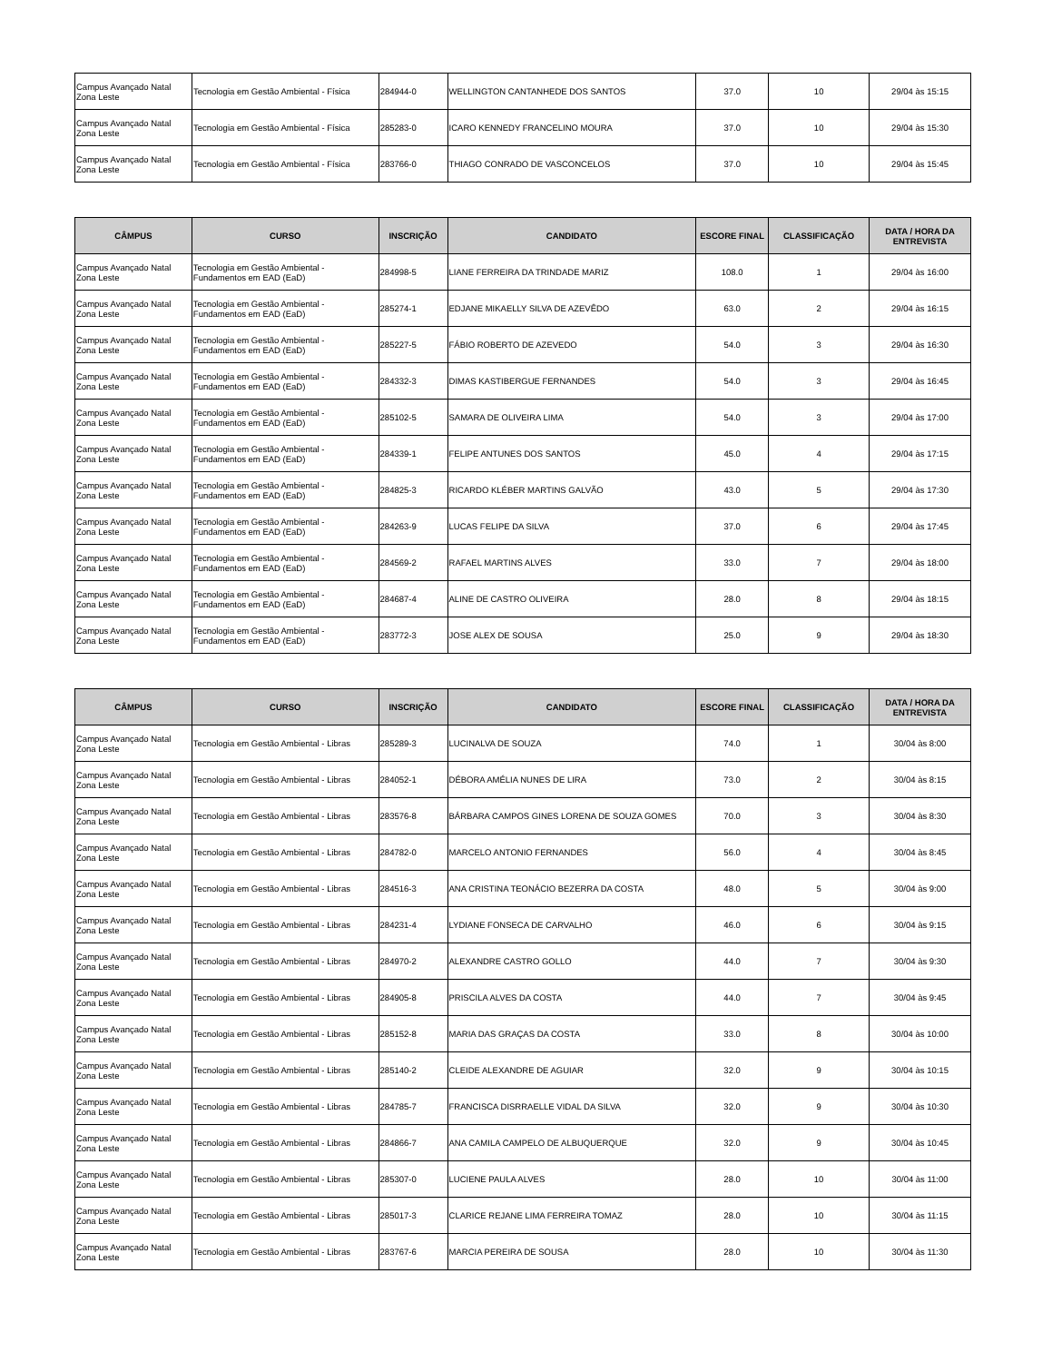| Campus Avançado Natal Zona Leste | Tecnologia em Gestão Ambiental - Física | 284944-0 | WELLINGTON CANTANHEDE DOS SANTOS | 37.0 | 10 | 29/04 às 15:15 |
| Campus Avançado Natal Zona Leste | Tecnologia em Gestão Ambiental - Física | 285283-0 | ICARO KENNEDY FRANCELINO MOURA | 37.0 | 10 | 29/04 às 15:30 |
| Campus Avançado Natal Zona Leste | Tecnologia em Gestão Ambiental - Física | 283766-0 | THIAGO CONRADO DE VASCONCELOS | 37.0 | 10 | 29/04 às 15:45 |
| CÂMPUS | CURSO | INSCRIÇÃO | CANDIDATO | ESCORE FINAL | CLASSIFICAÇÃO | DATA / HORA DA ENTREVISTA |
| --- | --- | --- | --- | --- | --- | --- |
| Campus Avançado Natal Zona Leste | Tecnologia em Gestão Ambiental - Fundamentos em EAD (EaD) | 284998-5 | LIANE FERREIRA DA TRINDADE MARIZ | 108.0 | 1 | 29/04 às 16:00 |
| Campus Avançado Natal Zona Leste | Tecnologia em Gestão Ambiental - Fundamentos em EAD (EaD) | 285274-1 | EDJANE MIKAELLY SILVA DE AZEVÊDO | 63.0 | 2 | 29/04 às 16:15 |
| Campus Avançado Natal Zona Leste | Tecnologia em Gestão Ambiental - Fundamentos em EAD (EaD) | 285227-5 | FÁBIO ROBERTO DE AZEVEDO | 54.0 | 3 | 29/04 às 16:30 |
| Campus Avançado Natal Zona Leste | Tecnologia em Gestão Ambiental - Fundamentos em EAD (EaD) | 284332-3 | DIMAS KASTIBERGUE FERNANDES | 54.0 | 3 | 29/04 às 16:45 |
| Campus Avançado Natal Zona Leste | Tecnologia em Gestão Ambiental - Fundamentos em EAD (EaD) | 285102-5 | SAMARA DE OLIVEIRA LIMA | 54.0 | 3 | 29/04 às 17:00 |
| Campus Avançado Natal Zona Leste | Tecnologia em Gestão Ambiental - Fundamentos em EAD (EaD) | 284339-1 | FELIPE ANTUNES DOS SANTOS | 45.0 | 4 | 29/04 às 17:15 |
| Campus Avançado Natal Zona Leste | Tecnologia em Gestão Ambiental - Fundamentos em EAD (EaD) | 284825-3 | RICARDO KLÉBER MARTINS GALVÃO | 43.0 | 5 | 29/04 às 17:30 |
| Campus Avançado Natal Zona Leste | Tecnologia em Gestão Ambiental - Fundamentos em EAD (EaD) | 284263-9 | LUCAS FELIPE DA SILVA | 37.0 | 6 | 29/04 às 17:45 |
| Campus Avançado Natal Zona Leste | Tecnologia em Gestão Ambiental - Fundamentos em EAD (EaD) | 284569-2 | RAFAEL MARTINS ALVES | 33.0 | 7 | 29/04 às 18:00 |
| Campus Avançado Natal Zona Leste | Tecnologia em Gestão Ambiental - Fundamentos em EAD (EaD) | 284687-4 | ALINE DE CASTRO OLIVEIRA | 28.0 | 8 | 29/04 às 18:15 |
| Campus Avançado Natal Zona Leste | Tecnologia em Gestão Ambiental - Fundamentos em EAD (EaD) | 283772-3 | JOSE ALEX DE SOUSA | 25.0 | 9 | 29/04 às 18:30 |
| CÂMPUS | CURSO | INSCRIÇÃO | CANDIDATO | ESCORE FINAL | CLASSIFICAÇÃO | DATA / HORA DA ENTREVISTA |
| --- | --- | --- | --- | --- | --- | --- |
| Campus Avançado Natal Zona Leste | Tecnologia em Gestão Ambiental - Libras | 285289-3 | LUCINALVA DE SOUZA | 74.0 | 1 | 30/04 às 8:00 |
| Campus Avançado Natal Zona Leste | Tecnologia em Gestão Ambiental - Libras | 284052-1 | DÉBORA AMÉLIA NUNES DE LIRA | 73.0 | 2 | 30/04 às 8:15 |
| Campus Avançado Natal Zona Leste | Tecnologia em Gestão Ambiental - Libras | 283576-8 | BÁRBARA CAMPOS GINES LORENA DE SOUZA GOMES | 70.0 | 3 | 30/04 às 8:30 |
| Campus Avançado Natal Zona Leste | Tecnologia em Gestão Ambiental - Libras | 284782-0 | MARCELO ANTONIO FERNANDES | 56.0 | 4 | 30/04 às 8:45 |
| Campus Avançado Natal Zona Leste | Tecnologia em Gestão Ambiental - Libras | 284516-3 | ANA CRISTINA TEONÁCIO BEZERRA DA COSTA | 48.0 | 5 | 30/04 às 9:00 |
| Campus Avançado Natal Zona Leste | Tecnologia em Gestão Ambiental - Libras | 284231-4 | LYDIANE FONSECA DE CARVALHO | 46.0 | 6 | 30/04 às 9:15 |
| Campus Avançado Natal Zona Leste | Tecnologia em Gestão Ambiental - Libras | 284970-2 | ALEXANDRE CASTRO GOLLO | 44.0 | 7 | 30/04 às 9:30 |
| Campus Avançado Natal Zona Leste | Tecnologia em Gestão Ambiental - Libras | 284905-8 | PRISCILA ALVES DA COSTA | 44.0 | 7 | 30/04 às 9:45 |
| Campus Avançado Natal Zona Leste | Tecnologia em Gestão Ambiental - Libras | 285152-8 | MARIA DAS GRAÇAS DA COSTA | 33.0 | 8 | 30/04 às 10:00 |
| Campus Avançado Natal Zona Leste | Tecnologia em Gestão Ambiental - Libras | 285140-2 | CLEIDE ALEXANDRE DE AGUIAR | 32.0 | 9 | 30/04 às 10:15 |
| Campus Avançado Natal Zona Leste | Tecnologia em Gestão Ambiental - Libras | 284785-7 | FRANCISCA DISRRAELLE VIDAL DA SILVA | 32.0 | 9 | 30/04 às 10:30 |
| Campus Avançado Natal Zona Leste | Tecnologia em Gestão Ambiental - Libras | 284866-7 | ANA CAMILA CAMPELO DE ALBUQUERQUE | 32.0 | 9 | 30/04 às 10:45 |
| Campus Avançado Natal Zona Leste | Tecnologia em Gestão Ambiental - Libras | 285307-0 | LUCIENE PAULA ALVES | 28.0 | 10 | 30/04 às 11:00 |
| Campus Avançado Natal Zona Leste | Tecnologia em Gestão Ambiental - Libras | 285017-3 | CLARICE REJANE LIMA FERREIRA TOMAZ | 28.0 | 10 | 30/04 às 11:15 |
| Campus Avançado Natal Zona Leste | Tecnologia em Gestão Ambiental - Libras | 283767-6 | MARCIA PEREIRA DE SOUSA | 28.0 | 10 | 30/04 às 11:30 |